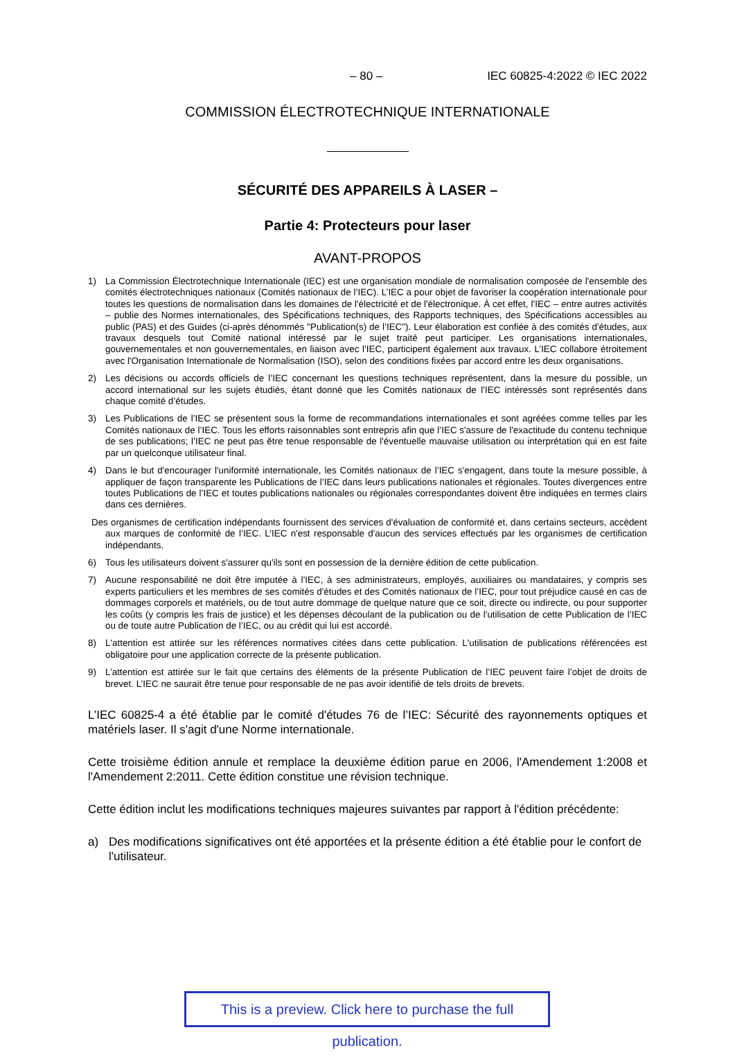– 80 – IEC 60825-4:2022 © IEC 2022
COMMISSION ÉLECTROTECHNIQUE INTERNATIONALE
SÉCURITÉ DES APPAREILS À LASER –
Partie 4: Protecteurs pour laser
AVANT-PROPOS
1) La Commission Électrotechnique Internationale (IEC) est une organisation mondiale de normalisation composée de l'ensemble des comités électrotechniques nationaux (Comités nationaux de l’IEC). L’IEC a pour objet de favoriser la coopération internationale pour toutes les questions de normalisation dans les domaines de l'électricité et de l'électronique. À cet effet, l’IEC – entre autres activités – publie des Normes internationales, des Spécifications techniques, des Rapports techniques, des Spécifications accessibles au public (PAS) et des Guides (ci-après dénommés "Publication(s) de l’IEC"). Leur élaboration est confiée à des comités d'études, aux travaux desquels tout Comité national intéressé par le sujet traité peut participer. Les organisations internationales, gouvernementales et non gouvernementales, en liaison avec l’IEC, participent également aux travaux. L’IEC collabore étroitement avec l'Organisation Internationale de Normalisation (ISO), selon des conditions fixées par accord entre les deux organisations.
2) Les décisions ou accords officiels de l’IEC concernant les questions techniques représentent, dans la mesure du possible, un accord international sur les sujets étudiés, étant donné que les Comités nationaux de l’IEC intéressés sont représentés dans chaque comité d’études.
3) Les Publications de l’IEC se présentent sous la forme de recommandations internationales et sont agréées comme telles par les Comités nationaux de l’IEC. Tous les efforts raisonnables sont entrepris afin que l’IEC s'assure de l'exactitude du contenu technique de ses publications; l’IEC ne peut pas être tenue responsable de l'éventuelle mauvaise utilisation ou interprétation qui en est faite par un quelconque utilisateur final.
4) Dans le but d'encourager l'uniformité internationale, les Comités nationaux de l’IEC s'engagent, dans toute la mesure possible, à appliquer de façon transparente les Publications de l’IEC dans leurs publications nationales et régionales. Toutes divergences entre toutes Publications de l’IEC et toutes publications nationales ou régionales correspondantes doivent être indiquées en termes clairs dans ces dernières.
Des organismes de certification indépendants fournissent des services d'évaluation de conformité et, dans certains secteurs, accèdent aux marques de conformité de l’IEC. L’IEC n'est responsable d'aucun des services effectués par les organismes de certification indépendants.
6) Tous les utilisateurs doivent s'assurer qu'ils sont en possession de la dernière édition de cette publication.
7) Aucune responsabilité ne doit être imputée à l’IEC, à ses administrateurs, employés, auxiliaires ou mandataires, y compris ses experts particuliers et les membres de ses comités d'études et des Comités nationaux de l’IEC, pour tout préjudice causé en cas de dommages corporels et matériels, ou de tout autre dommage de quelque nature que ce soit, directe ou indirecte, ou pour supporter les coûts (y compris les frais de justice) et les dépenses découlant de la publication ou de l'utilisation de cette Publication de l’IEC ou de toute autre Publication de l’IEC, ou au crédit qui lui est accordé.
8) L'attention est attirée sur les références normatives citées dans cette publication. L'utilisation de publications référencées est obligatoire pour une application correcte de la présente publication.
9) L’attention est attirée sur le fait que certains des éléments de la présente Publication de l’IEC peuvent faire l’objet de droits de brevet. L’IEC ne saurait être tenue pour responsable de ne pas avoir identifié de tels droits de brevets.
L’IEC 60825-4 a été établie par le comité d'études 76 de l’IEC: Sécurité des rayonnements optiques et matériels laser. Il s'agit d'une Norme internationale.
Cette troisième édition annule et remplace la deuxième édition parue en 2006, l'Amendement 1:2008 et l'Amendement 2:2011. Cette édition constitue une révision technique.
Cette édition inclut les modifications techniques majeures suivantes par rapport à l'édition précédente:
a) Des modifications significatives ont été apportées et la présente édition a été établie pour le confort de l'utilisateur.
This is a preview. Click here to purchase the full publication.